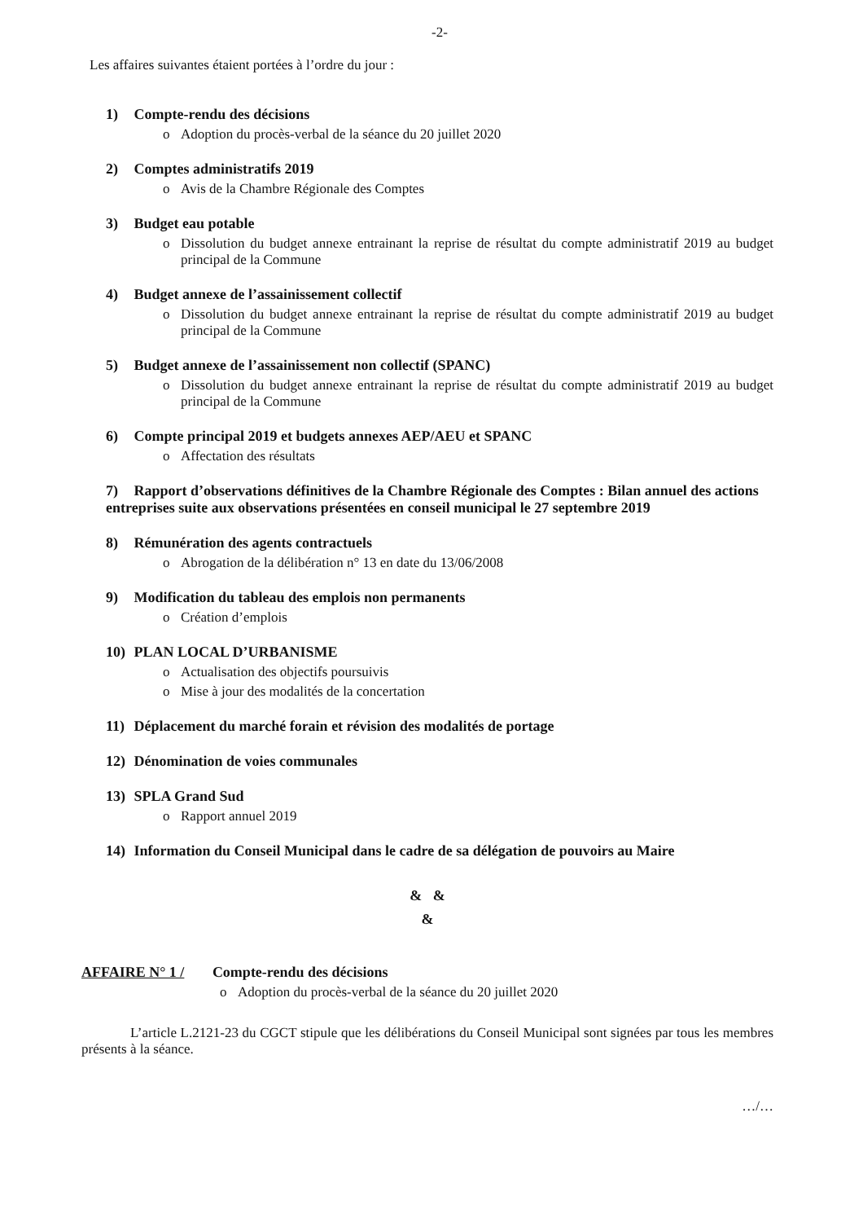-2-
Les affaires suivantes étaient portées à l’ordre du jour :
1) Compte-rendu des décisions
o Adoption du procès-verbal de la séance du 20 juillet 2020
2) Comptes administratifs 2019
o Avis de la Chambre Régionale des Comptes
3) Budget eau potable
o Dissolution du budget annexe entrainant la reprise de résultat du compte administratif 2019 au budget principal de la Commune
4) Budget annexe de l’assainissement collectif
o Dissolution du budget annexe entrainant la reprise de résultat du compte administratif 2019 au budget principal de la Commune
5) Budget annexe de l’assainissement non collectif (SPANC)
o Dissolution du budget annexe entrainant la reprise de résultat du compte administratif 2019 au budget principal de la Commune
6) Compte principal 2019 et budgets annexes AEP/AEU et SPANC
o Affectation des résultats
7) Rapport d’observations définitives de la Chambre Régionale des Comptes : Bilan annuel des actions entreprises suite aux observations présentées en conseil municipal le 27 septembre 2019
8) Rémunération des agents contractuels
o Abrogation de la délibération n° 13 en date du 13/06/2008
9) Modification du tableau des emplois non permanents
o Création d’emplois
10) PLAN LOCAL D’URBANISME
o Actualisation des objectifs poursuivis
o Mise à jour des modalités de la concertation
11) Déplacement du marché forain et révision des modalités de portage
12) Dénomination de voies communales
13) SPLA Grand Sud
o Rapport annuel 2019
14) Information du Conseil Municipal dans le cadre de sa délégation de pouvoirs au Maire
& &
&
AFFAIRE N° 1 / Compte-rendu des décisions
o Adoption du procès-verbal de la séance du 20 juillet 2020
L’article L.2121-23 du CGCT stipule que les délibérations du Conseil Municipal sont signées par tous les membres présents à la séance.
…/…